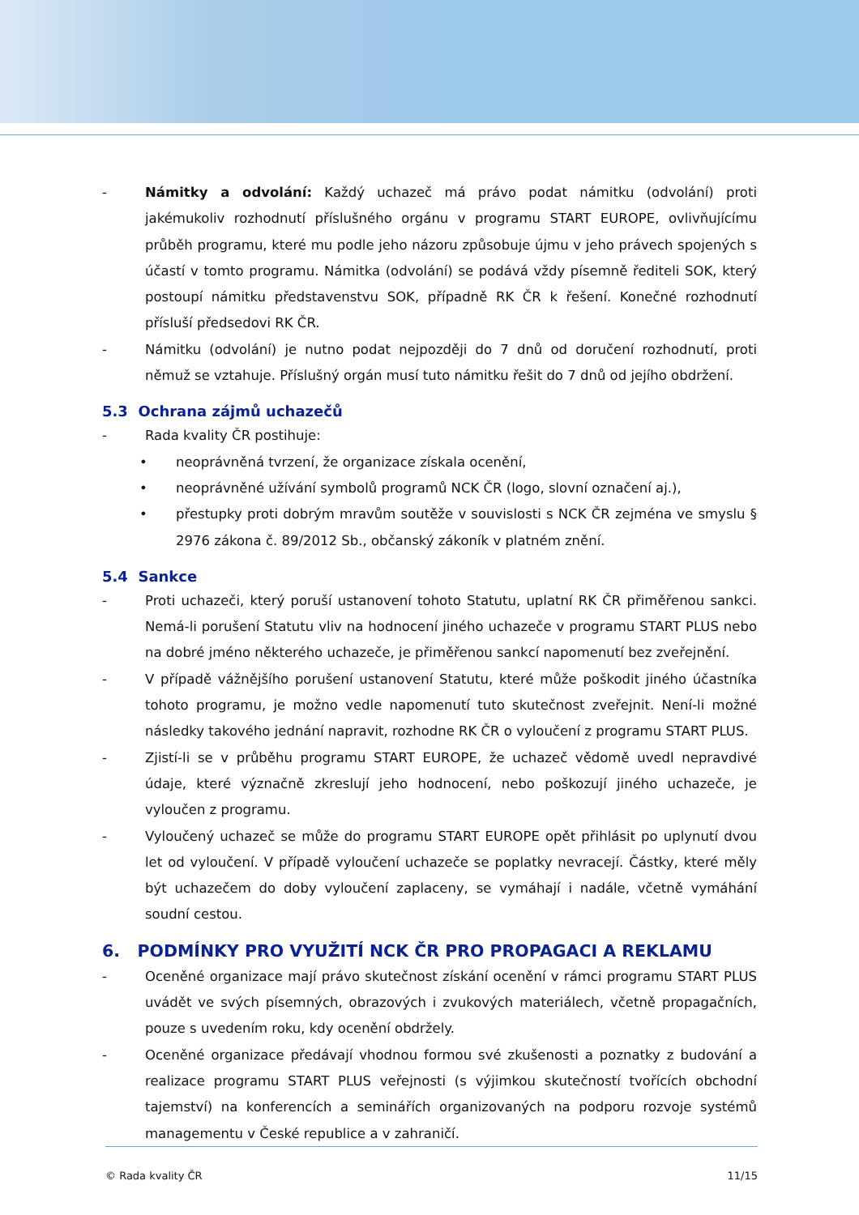- Námitky a odvolání: Každý uchazeč má právo podat námitku (odvolání) proti jakémukoliv rozhodnutí příslušného orgánu v programu START EUROPE, ovlivňujícímu průběh programu, které mu podle jeho názoru způsobuje újmu v jeho právech spojených s účastí v tomto programu. Námitka (odvolání) se podává vždy písemně řediteli SOK, který postoupí námitku představenstvu SOK, případně RK ČR k řešení. Konečné rozhodnutí přísluší předsedovi RK ČR.
- Námitku (odvolání) je nutno podat nejpozději do 7 dnů od doručení rozhodnutí, proti němuž se vztahuje. Příslušný orgán musí tuto námitku řešit do 7 dnů od jejího obdržení.
5.3 Ochrana zájmů uchazečů
- Rada kvality ČR postihuje:
• neoprávněná tvrzení, že organizace získala ocenění,
• neoprávněné užívání symbolů programů NCK ČR (logo, slovní označení aj.),
• přestupky proti dobrým mravům soutěže v souvislosti s NCK ČR zejména ve smyslu § 2976 zákona č. 89/2012 Sb., občanský zákoník v platném znění.
5.4 Sankce
- Proti uchazeči, který poruší ustanovení tohoto Statutu, uplatní RK ČR přiměřenou sankci. Nemá-li porušení Statutu vliv na hodnocení jiného uchazeče v programu START PLUS nebo na dobré jméno některého uchazeče, je přiměřenou sankcí napomenutí bez zveřejnění.
- V případě vážnějšího porušení ustanovení Statutu, které může poškodit jiného účastníka tohoto programu, je možno vedle napomenutí tuto skutečnost zveřejnit. Není-li možné následky takového jednání napravit, rozhodne RK ČR o vyloučení z programu START PLUS.
- Zjistí-li se v průběhu programu START EUROPE, že uchazeč vědomě uvedl nepravdivé údaje, které význačně zkreslují jeho hodnocení, nebo poškozují jiného uchazeče, je vyloučen z programu.
- Vyloučený uchazeč se může do programu START EUROPE opět přihlásit po uplynutí dvou let od vyloučení. V případě vyloučení uchazeče se poplatky nevracejí. Částky, které měly být uchazečem do doby vyloučení zaplaceny, se vymáhají i nadále, včetně vymáhání soudní cestou.
6. PODMÍNKY PRO VYUŽITÍ NCK ČR PRO PROPAGACI A REKLAMU
- Oceněné organizace mají právo skutečnost získání ocenění v rámci programu START PLUS uvádět ve svých písemných, obrazových i zvukových materiálech, včetně propagačních, pouze s uvedením roku, kdy ocenění obdržely.
- Oceněné organizace předávají vhodnou formou své zkušenosti a poznatky z budování a realizace programu START PLUS veřejnosti (s výjimkou skutečností tvořících obchodní tajemství) na konferencích a seminářích organizovaných na podporu rozvoje systémů managementu v České republice a v zahraničí.
© Rada kvality ČR 11/15